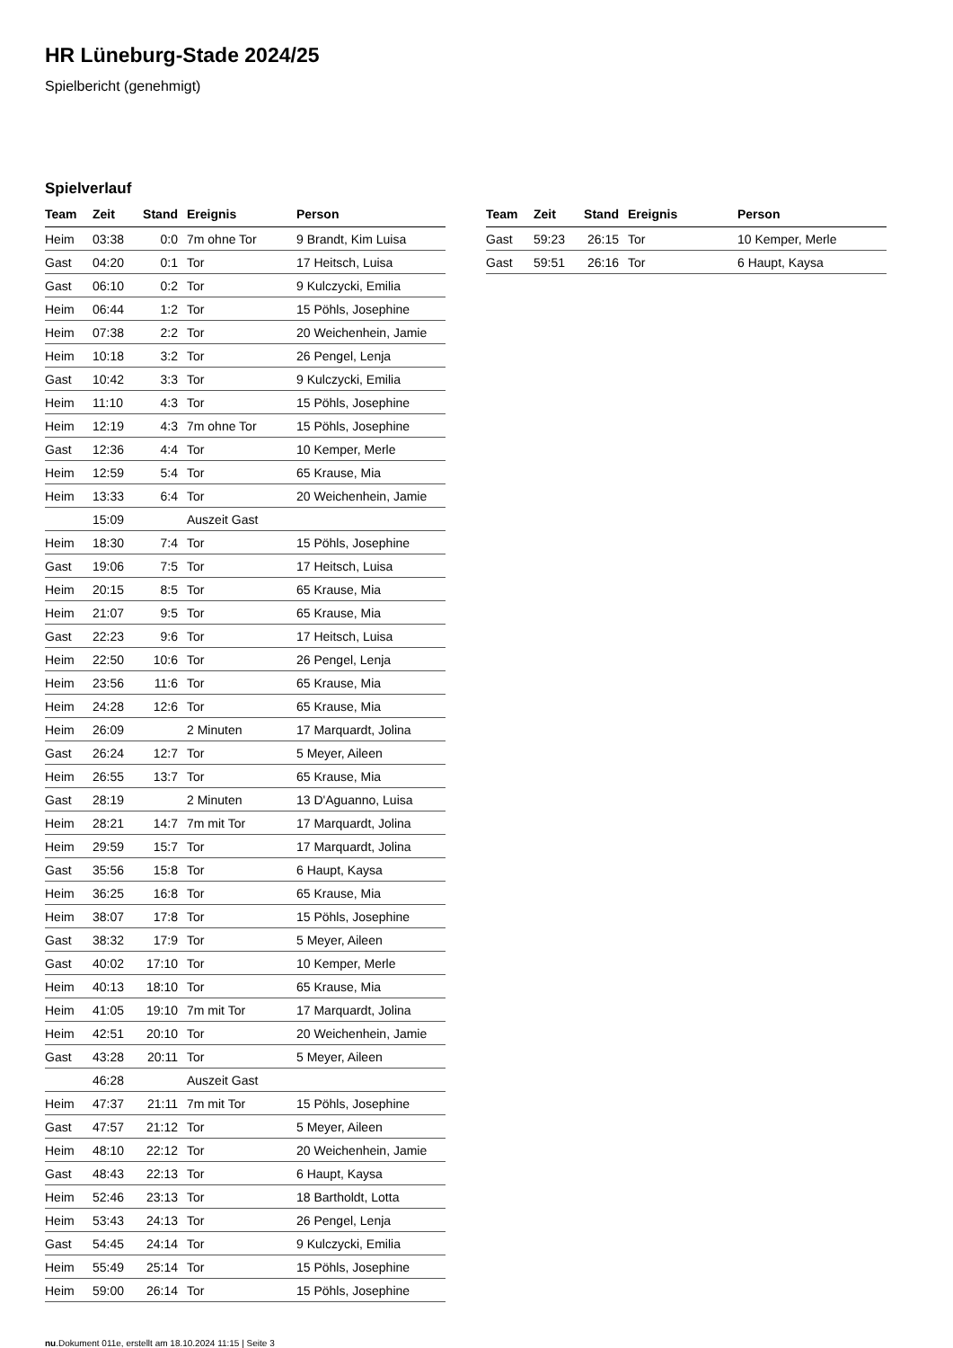HR Lüneburg-Stade 2024/25
Spielbericht (genehmigt)
Spielverlauf
| Team | Zeit | Stand | Ereignis | Person |
| --- | --- | --- | --- | --- |
| Heim | 03:38 | 0:0 | 7m ohne Tor | 9 Brandt, Kim Luisa |
| Gast | 04:20 | 0:1 | Tor | 17 Heitsch, Luisa |
| Gast | 06:10 | 0:2 | Tor | 9 Kulczycki, Emilia |
| Heim | 06:44 | 1:2 | Tor | 15 Pöhls, Josephine |
| Heim | 07:38 | 2:2 | Tor | 20 Weichenhein, Jamie |
| Heim | 10:18 | 3:2 | Tor | 26 Pengel, Lenja |
| Gast | 10:42 | 3:3 | Tor | 9 Kulczycki, Emilia |
| Heim | 11:10 | 4:3 | Tor | 15 Pöhls, Josephine |
| Heim | 12:19 | 4:3 | 7m ohne Tor | 15 Pöhls, Josephine |
| Gast | 12:36 | 4:4 | Tor | 10 Kemper, Merle |
| Heim | 12:59 | 5:4 | Tor | 65 Krause, Mia |
| Heim | 13:33 | 6:4 | Tor | 20 Weichenhein, Jamie |
| | 15:09 | | Auszeit Gast | |
| Heim | 18:30 | 7:4 | Tor | 15 Pöhls, Josephine |
| Gast | 19:06 | 7:5 | Tor | 17 Heitsch, Luisa |
| Heim | 20:15 | 8:5 | Tor | 65 Krause, Mia |
| Heim | 21:07 | 9:5 | Tor | 65 Krause, Mia |
| Gast | 22:23 | 9:6 | Tor | 17 Heitsch, Luisa |
| Heim | 22:50 | 10:6 | Tor | 26 Pengel, Lenja |
| Heim | 23:56 | 11:6 | Tor | 65 Krause, Mia |
| Heim | 24:28 | 12:6 | Tor | 65 Krause, Mia |
| Heim | 26:09 | | 2 Minuten | 17 Marquardt, Jolina |
| Gast | 26:24 | 12:7 | Tor | 5 Meyer, Aileen |
| Heim | 26:55 | 13:7 | Tor | 65 Krause, Mia |
| Gast | 28:19 | | 2 Minuten | 13 D'Aguanno, Luisa |
| Heim | 28:21 | 14:7 | 7m mit Tor | 17 Marquardt, Jolina |
| Heim | 29:59 | 15:7 | Tor | 17 Marquardt, Jolina |
| Gast | 35:56 | 15:8 | Tor | 6 Haupt, Kaysa |
| Heim | 36:25 | 16:8 | Tor | 65 Krause, Mia |
| Heim | 38:07 | 17:8 | Tor | 15 Pöhls, Josephine |
| Gast | 38:32 | 17:9 | Tor | 5 Meyer, Aileen |
| Gast | 40:02 | 17:10 | Tor | 10 Kemper, Merle |
| Heim | 40:13 | 18:10 | Tor | 65 Krause, Mia |
| Heim | 41:05 | 19:10 | 7m mit Tor | 17 Marquardt, Jolina |
| Heim | 42:51 | 20:10 | Tor | 20 Weichenhein, Jamie |
| Gast | 43:28 | 20:11 | Tor | 5 Meyer, Aileen |
| | 46:28 | | Auszeit Gast | |
| Heim | 47:37 | 21:11 | 7m mit Tor | 15 Pöhls, Josephine |
| Gast | 47:57 | 21:12 | Tor | 5 Meyer, Aileen |
| Heim | 48:10 | 22:12 | Tor | 20 Weichenhein, Jamie |
| Gast | 48:43 | 22:13 | Tor | 6 Haupt, Kaysa |
| Heim | 52:46 | 23:13 | Tor | 18 Bartholdt, Lotta |
| Heim | 53:43 | 24:13 | Tor | 26 Pengel, Lenja |
| Gast | 54:45 | 24:14 | Tor | 9 Kulczycki, Emilia |
| Heim | 55:49 | 25:14 | Tor | 15 Pöhls, Josephine |
| Heim | 59:00 | 26:14 | Tor | 15 Pöhls, Josephine |
| Team | Zeit | Stand | Ereignis | Person |
| --- | --- | --- | --- | --- |
| Gast | 59:23 | 26:15 | Tor | 10 Kemper, Merle |
| Gast | 59:51 | 26:16 | Tor | 6 Haupt, Kaysa |
nu.Dokument 011e, erstellt am 18.10.2024 11:15 | Seite 3